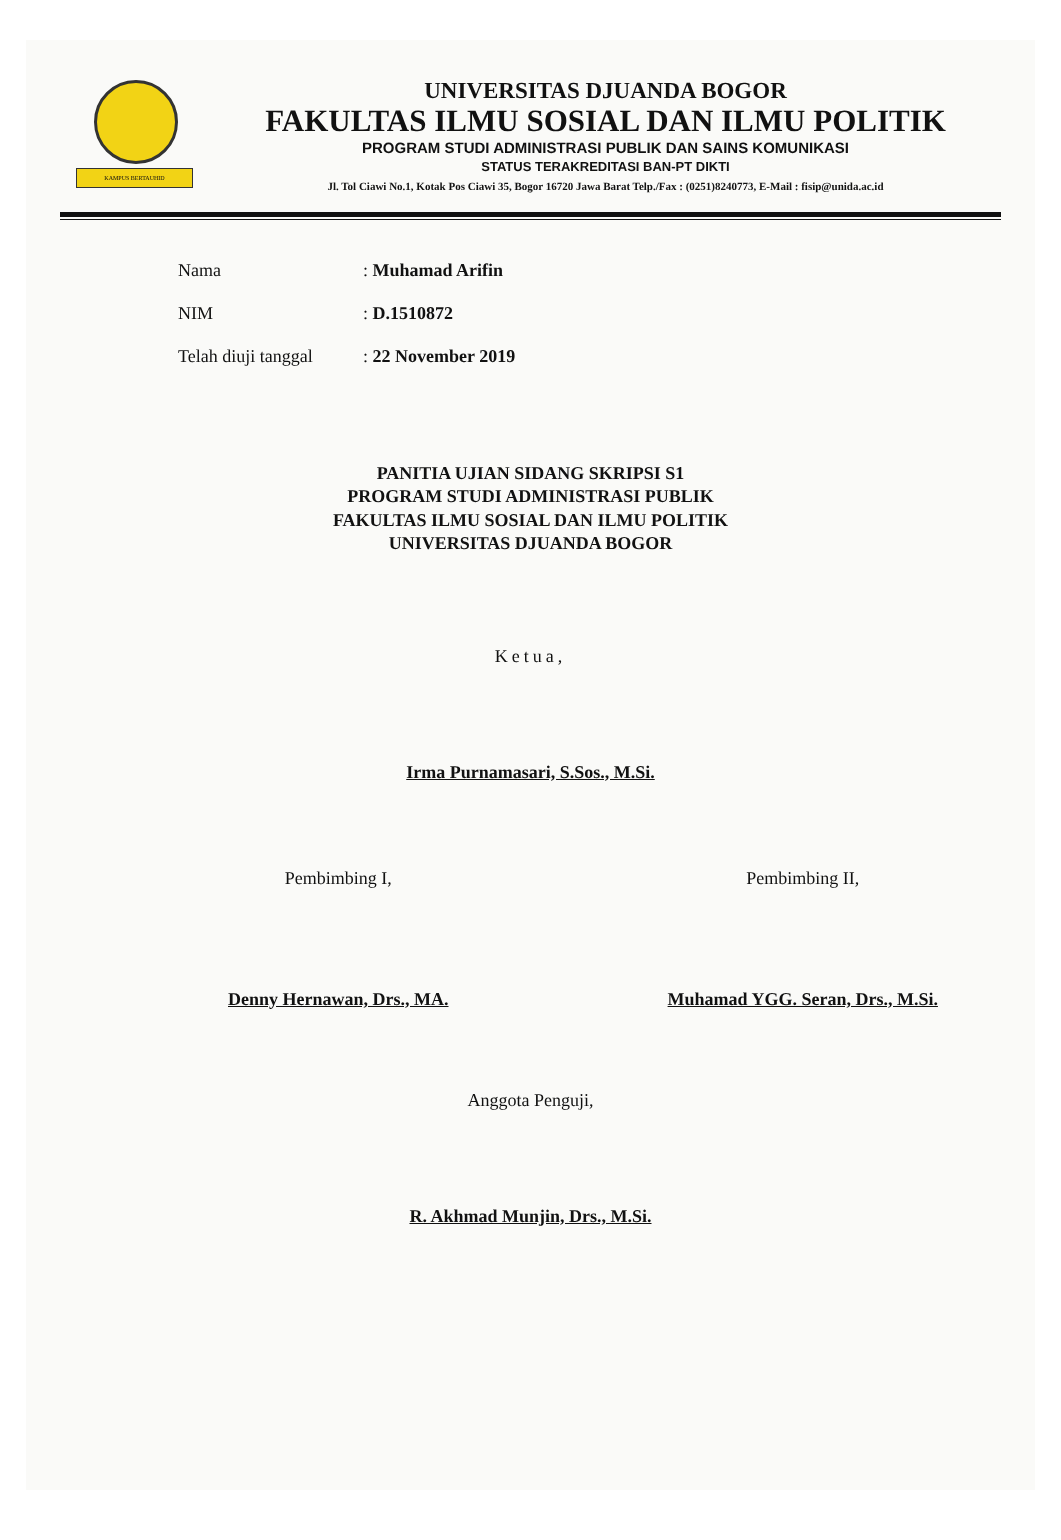KAMPUS BERTAUHID
UNIVERSITAS DJUANDA BOGOR
FAKULTAS ILMU SOSIAL DAN ILMU POLITIK
PROGRAM STUDI ADMINISTRASI PUBLIK DAN SAINS KOMUNIKASI
STATUS TERAKREDITASI BAN-PT DIKTI
Jl. Tol Ciawi No.1, Kotak Pos Ciawi 35, Bogor 16720 Jawa Barat Telp./Fax : (0251)8240773, E-Mail : fisip@unida.ac.id
Nama: Muhamad Arifin
NIM: D.1510872
Telah diuji tanggal: 22 November 2019
PANITIA UJIAN SIDANG SKRIPSI S1
PROGRAM STUDI ADMINISTRASI PUBLIK
FAKULTAS ILMU SOSIAL DAN ILMU POLITIK
UNIVERSITAS DJUANDA BOGOR
Ketua,
Irma Purnamasari, S.Sos., M.Si.
Pembimbing I,
Denny Hernawan, Drs., MA.
Pembimbing II,
Muhamad YGG. Seran, Drs., M.Si.
Anggota Penguji,
R. Akhmad Munjin, Drs., M.Si.